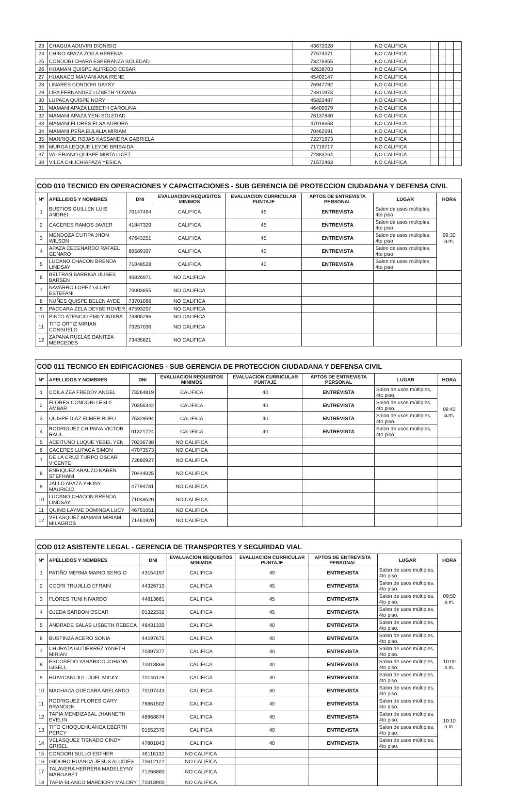| 23 | CHAGUA ADUVIRI DIONISIO | 43672028 | NO CALIFICA | | | | |
| 24 | CHINO APAZA ZOILA HERENIA | 77574571 | NO CALIFICA | | | | |
| 25 | CONDORI CHARA ESPERANZA SOLEDAD | 73276955 | NO CALIFICA | | | | |
| 26 | HUAMAN QUISPE ALFREDO CESAR | 42638703 | NO CALIFICA | | | | |
| 27 | HUANACO MAMANI ANA IRENE | 45402147 | NO CALIFICA | | | | |
| 28 | LINARES CONDORI DAYSY | 76947792 | NO CALIFICA | | | | |
| 29 | LIPA FERNANDEZ LIZBETH YOVANA | 73811973 | NO CALIFICA | | | | |
| 30 | LUPACA QUISPE NORY | 45822487 | NO CALIFICA | | | | |
| 31 | MAMANI APAZA LIZBETH CAROLINA | 46400079 | NO CALIFICA | | | | |
| 32 | MAMANI APAZA YENI SOLEDAD | 76137840 | NO CALIFICA | | | | |
| 33 | MAMANI FLORES ELSA AURORA | 47018658 | NO CALIFICA | | | | |
| 34 | MAMANI PEÑA EULALIA MIRIAM | 70462591 | NO CALIFICA | | | | |
| 35 | MANRIQUE ROJAS KASSANDRA GABRIELA | 72271973 | NO CALIFICA | | | | |
| 36 | MURGA LEQQUE LEYDE BRISAIDA | 71719717 | NO CALIFICA | | | | |
| 37 | VALERIANO QUISPE MIRTA LICET | 72883264 | NO CALIFICA | | | | |
| 38 | VILCA CHIJCHIAPAZA YESICA | 71572463 | NO CALIFICA | | | | |
| COD 010 TECNICO EN OPERACIONES Y CAPACITACIONES - SUB GERENCIA DE PROTECCION CIUDADANA Y DEFENSA CIVIL | | | | | | | |
| Nº | APELLIDOS Y NOMBRES | DNI | EVALUACION REQUISITOS MINIMOS | EVALUACION CURRICULAR PUNTAJE | APTOS DE ENTREVISTA PERSONAL | LUGAR | HORA |
| 1 | BUSTIOS GUILLEN LUIS ANDREI | 70147464 | CALIFICA | 45 | ENTREVISTA | Salon de usos múltiples, 4to piso. | 09:30 a.m. |
| 2 | CACERES RAMOS JAVIER | 41847320 | CALIFICA | 45 | ENTREVISTA | Salon de usos múltiples, 4to piso. | |
| 3 | MENDOZA CUTIPA JHON WILSON | 47643251 | CALIFICA | 45 | ENTREVISTA | Salon de usos múltiples, 4to piso. | |
| 4 | APAZA CECENARDO RAFAEL GENARO | 60589307 | CALIFICA | 40 | ENTREVISTA | Salon de usos múltiples, 4to piso. | |
| 5 | LUCANO CHACON BRENDA LINDSAY | 71048528 | CALIFICA | 40 | ENTREVISTA | Salon de usos múltiples, 4to piso. | |
| 6 | BELTRAN BARRIGA ULISES BARSEN | 46826971 | NO CALIFICA | | | | |
| 7 | NAVARRO LOPEZ GLORY ESTEFANI | 70003855 | NO CALIFICA | | | | |
| 8 | NUÑES QUISPE BELEN AYDE | 73701066 | NO CALIFICA | | | | |
| 9 | PACCARA ZELA DEYBE ROVER | 47593207 | NO CALIFICA | | | | |
| 10 | PINTO ATENCIO EMILY INDIRA | 73805296 | NO CALIFICA | | | | |
| 11 | TITO ORTIZ MIRIAN CONSUELO | 73257036 | NO CALIFICA | | | | |
| 12 | ZAPANA RUELAS DANITZA MERCEDES | 73435821 | NO CALIFICA | | | | |
| COD 011 TECNICO EN EDIFICACIONES - SUB GERENCIA DE PROTECCION CIUDADANA Y DEFENSA CIVIL | | | | | | | |
| Nº | APELLIDOS Y NOMBRES | DNI | EVALUACION REQUISITOS MINIMOS | EVALUACION CURRICULAR PUNTAJE | APTOS DE ENTREVISTA PERSONAL | LUGAR | HORA |
| 1 | COILA ZEA FREDDY ANGEL | 73264819 | CALIFICA | 40 | ENTREVISTA | Salon de usos múltiples, 4to piso. | 09:40 a.m. |
| 2 | FLORES CONDORI LESLY AMBAR | 70356342 | CALIFICA | 40 | ENTREVISTA | Salon de usos múltiples, 4to piso. | |
| 3 | QUISPE DIAZ ELMER RUFO | 75329594 | CALIFICA | 40 | ENTREVISTA | Salon de usos múltiples, 4to piso. | |
| 4 | RODRIGUEZ CHIPANA VICTOR RAUL | 01321724 | CALIFICA | 40 | ENTREVISTA | Salon de usos múltiples, 4to piso. | |
| 5 | ACEITUNO LUQUE YEBEL YEN | 70236738 | NO CALIFICA | | | | |
| 6 | CACERES LUPACA SIMON | 47073573 | NO CALIFICA | | | | |
| 7 | DE LA CRUZ TURPO OSCAR VICENTE | 72660927 | NO CALIFICA | | | | |
| 8 | ENRIQUEZ ARAUZO KAREN STEFHANI | 70444025 | NO CALIFICA | | | | |
| 9 | JALLO APAZA YHONY MAURICIO | 47794781 | NO CALIFICA | | | | |
| 10 | LUCANO CHACON BRENDA LINDSAY | 71048520 | NO CALIFICA | | | | |
| 11 | QUINO LAYME DOMINGA LUCY | 46751051 | NO CALIFICA | | | | |
| 12 | VELASQUEZ MAMANI MIRIAM MILAGROS | 71461920 | NO CALIFICA | | | | |
| COD 012 ASISTENTE LEGAL - GERENCIA DE TRANSPORTES Y SEGURIDAD VIAL | | | | | | | |
| Nº | APELLIDOS Y NOMBRES | DNI | EVALUACION REQUISITOS MINIMOS | EVALUACION CURRICULAR PUNTAJE | APTOS DE ENTREVISTA PERSONAL | LUGAR | HORA |
| 1 | PATIÑO MERMA MARIO SERGIO | 43154197 | CALIFICA | 49 | ENTREVISTA | Salon de usos múltiples, 4to piso. | 09:50 a.m. |
| 2 | CCORI TRUJILLO EFRAIN | 44326710 | CALIFICA | 45 | ENTREVISTA | Salon de usos múltiples, 4to piso. | |
| 3 | FLORES TUNI NIVARDO | 44813661 | CALIFICA | 45 | ENTREVISTA | Salon de usos múltiples, 4to piso. | |
| 4 | OJEDA SARDON OSCAR | 01322332 | CALIFICA | 45 | ENTREVISTA | Salon de usos múltiples, 4to piso. | |
| 5 | ANDRADE SALAS LISBETH REBECA | 46431330 | CALIFICA | 40 | ENTREVISTA | Salon de usos múltiples, 4to piso. | |
| 6 | BUSTINZA ACERO SONIA | 44197675 | CALIFICA | 40 | ENTREVISTA | Salon de usos múltiples, 4to piso. | 10:00 a.m. |
| 7 | CHURATA GUTIERREZ YANETH MIRIAN | 70397377 | CALIFICA | 40 | ENTREVISTA | Salon de usos múltiples, 4to piso. | |
| 8 | ESCOBEDO YANARICO JOHANA GISELL | 70318868 | CALIFICA | 40 | ENTREVISTA | Salon de usos múltiples, 4to piso. | |
| 9 | HUAYCANI JULI JOEL MICKY | 70146128 | CALIFICA | 40 | ENTREVISTA | Salon de usos múltiples, 4to piso. | |
| 10 | MACHACA QUECARA ABELARDO | 70107443 | CALIFICA | 40 | ENTREVISTA | Salon de usos múltiples, 4to piso. | |
| 11 | RODRIGUEZ FLORES GARY BRANDON | 76861502 | CALIFICA | 40 | ENTREVISTA | Salon de usos múltiples, 4to piso. | 10:10 a.m. |
| 12 | TAPIA MENDIZABAL JHANNETH EVELIN | 46968874 | CALIFICA | 40 | ENTREVISTA | Salon de usos múltiples, 4to piso. | |
| 13 | TITO CHOQUEHUANCA EBERTH PERCY | 01552370 | CALIFICA | 40 | ENTREVISTA | Salon de usos múltiples, 4to piso. | |
| 14 | VELASQUEZ TISNADO CINDY GRISEL | 47801043 | CALIFICA | 40 | ENTREVISTA | Salon de usos múltiples, 4to piso. | |
| 15 | CONDORI SULLO ESTHER | 46118132 | NO CALIFICA | | | | |
| 16 | ISIDORO HUANCA JESUS ALCIDES | 70612122 | NO CALIFICA | | | | |
| 17 | TALAVERA HERRERA MADELEYNY MARGARET | 71266880 | NO CALIFICA | | | | |
| 18 | TAPIA BLANCO MARDIORY MALORY | 70318900 | NO CALIFICA | | | | |